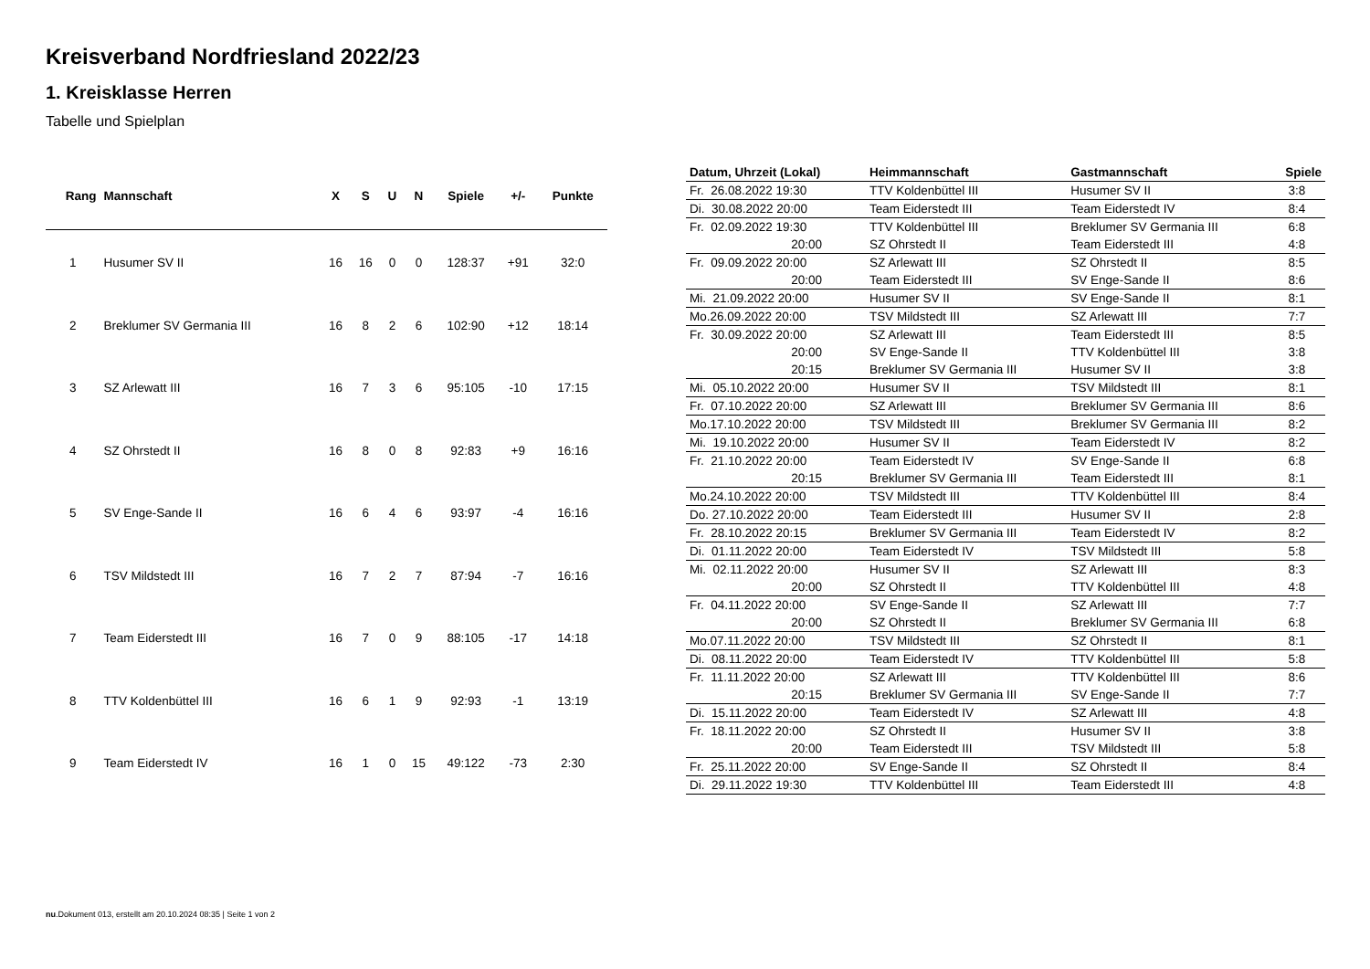Kreisverband Nordfriesland 2022/23
1. Kreisklasse Herren
Tabelle und Spielplan
| Rang | Mannschaft | X | S | U | N | Spiele | +/- | Punkte |
| --- | --- | --- | --- | --- | --- | --- | --- | --- |
| 1 | Husumer SV II | 16 | 16 | 0 | 0 | 128:37 | +91 | 32:0 |
| 2 | Breklumer SV Germania III | 16 | 8 | 2 | 6 | 102:90 | +12 | 18:14 |
| 3 | SZ Arlewatt III | 16 | 7 | 3 | 6 | 95:105 | -10 | 17:15 |
| 4 | SZ Ohrstedt II | 16 | 8 | 0 | 8 | 92:83 | +9 | 16:16 |
| 5 | SV Enge-Sande II | 16 | 6 | 4 | 6 | 93:97 | -4 | 16:16 |
| 6 | TSV Mildstedt III | 16 | 7 | 2 | 7 | 87:94 | -7 | 16:16 |
| 7 | Team Eiderstedt III | 16 | 7 | 0 | 9 | 88:105 | -17 | 14:18 |
| 8 | TTV Koldenbüttel III | 16 | 6 | 1 | 9 | 92:93 | -1 | 13:19 |
| 9 | Team Eiderstedt IV | 16 | 1 | 0 | 15 | 49:122 | -73 | 2:30 |
| Datum, Uhrzeit (Lokal) | Heimmannschaft | Gastmannschaft | Spiele |
| --- | --- | --- | --- |
| Fr. 26.08.2022 19:30 | TTV Koldenbüttel III | Husumer SV II | 3:8 |
| Di. 30.08.2022 20:00 | Team Eiderstedt III | Team Eiderstedt IV | 8:4 |
| Fr. 02.09.2022 19:30 | TTV Koldenbüttel III | Breklumer SV Germania III | 6:8 |
| 20:00 | SZ Ohrstedt II | Team Eiderstedt III | 4:8 |
| Fr. 09.09.2022 20:00 | SZ Arlewatt III | SZ Ohrstedt II | 8:5 |
| 20:00 | Team Eiderstedt III | SV Enge-Sande II | 8:6 |
| Mi. 21.09.2022 20:00 | Husumer SV II | SV Enge-Sande II | 8:1 |
| Mo.26.09.2022 20:00 | TSV Mildstedt III | SZ Arlewatt III | 7:7 |
| Fr. 30.09.2022 20:00 | SZ Arlewatt III | Team Eiderstedt III | 8:5 |
| 20:00 | SV Enge-Sande II | TTV Koldenbüttel III | 3:8 |
| 20:15 | Breklumer SV Germania III | Husumer SV II | 3:8 |
| Mi. 05.10.2022 20:00 | Husumer SV II | TSV Mildstedt III | 8:1 |
| Fr. 07.10.2022 20:00 | SZ Arlewatt III | Breklumer SV Germania III | 8:6 |
| Mo.17.10.2022 20:00 | TSV Mildstedt III | Breklumer SV Germania III | 8:2 |
| Mi. 19.10.2022 20:00 | Husumer SV II | Team Eiderstedt IV | 8:2 |
| Fr. 21.10.2022 20:00 | Team Eiderstedt IV | SV Enge-Sande II | 6:8 |
| 20:15 | Breklumer SV Germania III | Team Eiderstedt III | 8:1 |
| Mo.24.10.2022 20:00 | TSV Mildstedt III | TTV Koldenbüttel III | 8:4 |
| Do. 27.10.2022 20:00 | Team Eiderstedt III | Husumer SV II | 2:8 |
| Fr. 28.10.2022 20:15 | Breklumer SV Germania III | Team Eiderstedt IV | 8:2 |
| Di. 01.11.2022 20:00 | Team Eiderstedt IV | TSV Mildstedt III | 5:8 |
| Mi. 02.11.2022 20:00 | Husumer SV II | SZ Arlewatt III | 8:3 |
| 20:00 | SZ Ohrstedt II | TTV Koldenbüttel III | 4:8 |
| Fr. 04.11.2022 20:00 | SV Enge-Sande II | SZ Arlewatt III | 7:7 |
| 20:00 | SZ Ohrstedt II | Breklumer SV Germania III | 6:8 |
| Mo.07.11.2022 20:00 | TSV Mildstedt III | SZ Ohrstedt II | 8:1 |
| Di. 08.11.2022 20:00 | Team Eiderstedt IV | TTV Koldenbüttel III | 5:8 |
| Fr. 11.11.2022 20:00 | SZ Arlewatt III | TTV Koldenbüttel III | 8:6 |
| 20:15 | Breklumer SV Germania III | SV Enge-Sande II | 7:7 |
| Di. 15.11.2022 20:00 | Team Eiderstedt IV | SZ Arlewatt III | 4:8 |
| Fr. 18.11.2022 20:00 | SZ Ohrstedt II | Husumer SV II | 3:8 |
| 20:00 | Team Eiderstedt III | TSV Mildstedt III | 5:8 |
| Fr. 25.11.2022 20:00 | SV Enge-Sande II | SZ Ohrstedt II | 8:4 |
| Di. 29.11.2022 19:30 | TTV Koldenbüttel III | Team Eiderstedt III | 4:8 |
nu.Dokument 013, erstellt am 20.10.2024 08:35 | Seite 1 von 2